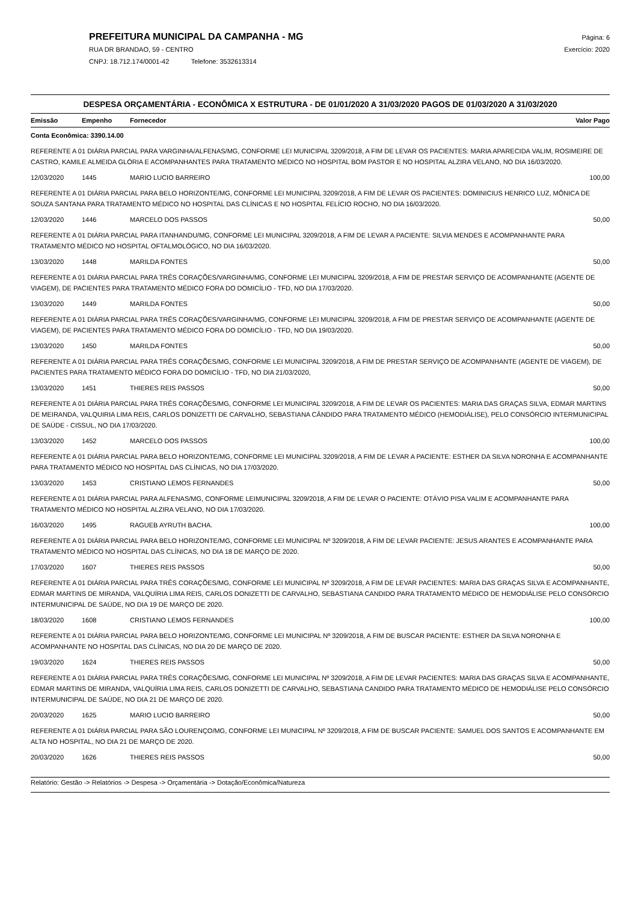PREFEITURA MUNICIPAL DA CAMPANHA - MG
RUA DR BRANDAO, 59 - CENTRO
CNPJ: 18.712.174/0001-42 Telefone: 3532613314
Página: 6
Exercício: 2020
DESPESA ORÇAMENTÁRIA - ECONÔMICA X ESTRUTURA - DE 01/01/2020 A 31/03/2020 PAGOS DE 01/03/2020 A 31/03/2020
| Emissão | Empenho | Fornecedor | Valor Pago |
| --- | --- | --- | --- |
| Conta Econômica: 3390.14.00 | | | |
| REFERENTE A 01 DIÁRIA PARCIAL PARA VARGINHA/ALFENAS/MG, CONFORME LEI MUNICIPAL 3209/2018, A FIM DE LEVAR OS PACIENTES: MARIA APARECIDA VALIM, ROSIMEIRE DE CASTRO, KAMILE ALMEIDA GLÓRIA E ACOMPANHANTES PARA TRATAMENTO MÉDICO NO HOSPITAL BOM PASTOR E NO HOSPITAL ALZIRA VELANO, NO DIA 16/03/2020. | | | |
| 12/03/2020 | 1445 | MARIO LUCIO BARREIRO | 100,00 |
| REFERENTE A 01 DIÁRIA PARCIAL PARA BELO HORIZONTE/MG, CONFORME LEI MUNICIPAL 3209/2018, A FIM DE LEVAR OS PACIENTES: DOMINICIUS HENRICO LUZ, MÔNICA DE SOUZA SANTANA PARA TRATAMENTO MÉDICO NO HOSPITAL DAS CLÍNICAS E NO HOSPITAL FELÍCIO ROCHO, NO DIA 16/03/2020. | | | |
| 12/03/2020 | 1446 | MARCELO DOS PASSOS | 50,00 |
| REFERENTE A 01 DIÁRIA PARCIAL PARA ITANHANDU/MG, CONFORME LEI MUNICIPAL 3209/2018, A FIM DE LEVAR A PACIENTE: SILVIA MENDES E ACOMPANHANTE PARA TRATAMENTO MÉDICO NO HOSPITAL OFTALMOLÓGICO, NO DIA 16/03/2020. | | | |
| 13/03/2020 | 1448 | MARILDA FONTES | 50,00 |
| REFERENTE A 01 DIÁRIA PARCIAL PARA TRÊS CORAÇÕES/VARGINHA/MG, CONFORME LEI MUNICIPAL 3209/2018, A FIM DE PRESTAR SERVIÇO DE ACOMPANHANTE (AGENTE DE VIAGEM), DE PACIENTES PARA TRATAMENTO MÉDICO FORA DO DOMICÍLIO - TFD, NO DIA 17/03/2020. | | | |
| 13/03/2020 | 1449 | MARILDA FONTES | 50,00 |
| REFERENTE A 01 DIÁRIA PARCIAL PARA TRÊS CORAÇÕES/VARGINHA/MG, CONFORME LEI MUNICIPAL 3209/2018, A FIM DE PRESTAR SERVIÇO DE ACOMPANHANTE (AGENTE DE VIAGEM), DE PACIENTES PARA TRATAMENTO MÉDICO FORA DO DOMICÍLIO - TFD, NO DIA 19/03/2020. | | | |
| 13/03/2020 | 1450 | MARILDA FONTES | 50,00 |
| REFERENTE A 01 DIÁRIA PARCIAL PARA TRÊS CORAÇÕES/MG, CONFORME LEI MUNICIPAL 3209/2018, A FIM DE PRESTAR SERVIÇO DE ACOMPANHANTE (AGENTE DE VIAGEM), DE PACIENTES PARA TRATAMENTO MÉDICO FORA DO DOMICÍLIO - TFD, NO DIA 21/03/2020, | | | |
| 13/03/2020 | 1451 | THIERES REIS PASSOS | 50,00 |
| REFERENTE A 01 DIÁRIA PARCIAL PARA TRÊS CORAÇÕES/MG, CONFORME LEI MUNICIPAL 3209/2018, A FIM DE LEVAR OS PACIENTES: MARIA DAS GRAÇAS SILVA, EDMAR MARTINS DE MEIRANDA, VALQUIRIA LIMA REIS, CARLOS DONIZETTI DE CARVALHO, SEBASTIANA CÂNDIDO PARA TRATAMENTO MÉDICO (HEMODIÁLISE), PELO CONSÓRCIO INTERMUNICIPAL DE SAÚDE - CISSUL, NO DIA 17/03/2020. | | | |
| 13/03/2020 | 1452 | MARCELO DOS PASSOS | 100,00 |
| REFERENTE A 01 DIÁRIA PARCIAL PARA BELO HORIZONTE/MG, CONFORME LEI MUNICIPAL 3209/2018, A FIM DE LEVAR A PACIENTE: ESTHER DA SILVA NORONHA E ACOMPANHANTE PARA TRATAMENTO MÉDICO NO HOSPITAL DAS CLÍNICAS, NO DIA 17/03/2020. | | | |
| 13/03/2020 | 1453 | CRISTIANO LEMOS FERNANDES | 50,00 |
| REFERENTE A 01 DIÁRIA PARCIAL PARA ALFENAS/MG, CONFORME LEIMUNICIPAL 3209/2018, A FIM DE LEVAR O PACIENTE: OTÁVIO PISA VALIM E ACOMPANHANTE PARA TRATAMENTO MÉDICO NO HOSPITAL ALZIRA VELANO, NO DIA 17/03/2020. | | | |
| 16/03/2020 | 1495 | RAGUEB AYRUTH BACHA. | 100,00 |
| REFERENTE A 01 DIÁRIA PARCIAL PARA BELO HORIZONTE/MG, CONFORME LEI MUNICIPAL Nº 3209/2018, A FIM DE LEVAR PACIENTE: JESUS ARANTES E ACOMPANHANTE PARA TRATAMENTO MÉDICO NO HOSPITAL DAS CLÍNICAS, NO DIA 18 DE MARÇO DE 2020. | | | |
| 17/03/2020 | 1607 | THIERES REIS PASSOS | 50,00 |
| REFERENTE A 01 DIÁRIA PARCIAL PARA TRÊS CORAÇÕES/MG, CONFORME LEI MUNICIPAL Nº 3209/2018, A FIM DE LEVAR PACIENTES: MARIA DAS GRAÇAS SILVA E ACOMPANHANTE, EDMAR MARTINS DE MIRANDA, VALQUÍRIA LIMA REIS, CARLOS DONIZETTI DE CARVALHO, SEBASTIANA CANDIDO PARA TRATAMENTO MÉDICO DE HEMODIÁLISE PELO CONSÓRCIO INTERMUNICIPAL DE SAÚDE, NO DIA 19 DE MARÇO DE 2020. | | | |
| 18/03/2020 | 1608 | CRISTIANO LEMOS FERNANDES | 100,00 |
| REFERENTE A 01 DIÁRIA PARCIAL PARA BELO HORIZONTE/MG, CONFORME LEI MUNICIPAL Nº 3209/2018, A FIM DE BUSCAR PACIENTE: ESTHER DA SILVA NORONHA E ACOMPANHANTE NO HOSPITAL DAS CLÍNICAS, NO DIA 20 DE MARÇO DE 2020. | | | |
| 19/03/2020 | 1624 | THIERES REIS PASSOS | 50,00 |
| REFERENTE A 01 DIÁRIA PARCIAL PARA TRÊS CORAÇÕES/MG, CONFORME LEI MUNICIPAL Nº 3209/2018, A FIM DE LEVAR PACIENTES: MARIA DAS GRAÇAS SILVA E ACOMPANHANTE, EDMAR MARTINS DE MIRANDA, VALQUÍRIA LIMA REIS, CARLOS DONIZETTI DE CARVALHO, SEBASTIANA CANDIDO PARA TRATAMENTO MÉDICO DE HEMODIÁLISE PELO CONSÓRCIO INTERMUNICIPAL DE SAÚDE, NO DIA 21 DE MARÇO DE 2020. | | | |
| 20/03/2020 | 1625 | MARIO LUCIO BARREIRO | 50,00 |
| REFERENTE A 01 DIÁRIA PARCIAL PARA SÃO LOURENÇO/MG, CONFORME LEI MUNICIPAL Nº 3209/2018, A FIM DE BUSCAR PACIENTE: SAMUEL DOS SANTOS E ACOMPANHANTE EM ALTA NO HOSPITAL, NO DIA 21 DE MARÇO DE 2020. | | | |
| 20/03/2020 | 1626 | THIERES REIS PASSOS | 50,00 |
Relatório: Gestão -> Relatórios -> Despesa -> Orçamentária -> Dotação/Econômica/Natureza